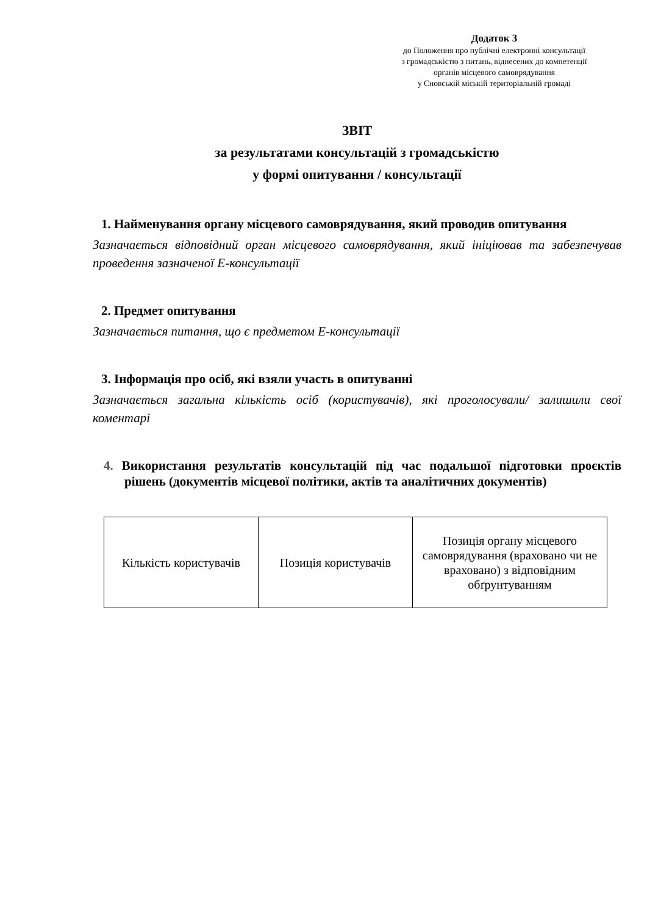Додаток 3
до Положення про публічні електронні консультації
з громадськістю з питань, віднесених до компетенції
органів місцевого самоврядування
у Сновській міській територіальній громаді
ЗВІТ
за результатами консультацій з громадськістю
у формі опитування / консультації
1. Найменування органу місцевого самоврядування, який проводив опитування
Зазначається відповідний орган місцевого самоврядування, який ініціював та забезпечував проведення зазначеної Е-консультації
2. Предмет опитування
Зазначається питання, що є предметом Е-консультації
3. Інформація про осіб, які взяли участь в опитуванні
Зазначається загальна кількість осіб (користувачів), які проголосували/ залишили свої коментарі
4. Використання результатів консультацій під час подальшої підготовки проєктів рішень (документів місцевої політики, актів та аналітичних документів)
| Кількість користувачів | Позиція користувачів | Позиція органу місцевого самоврядування (враховано чи не враховано) з відповідним обґрунтуванням |